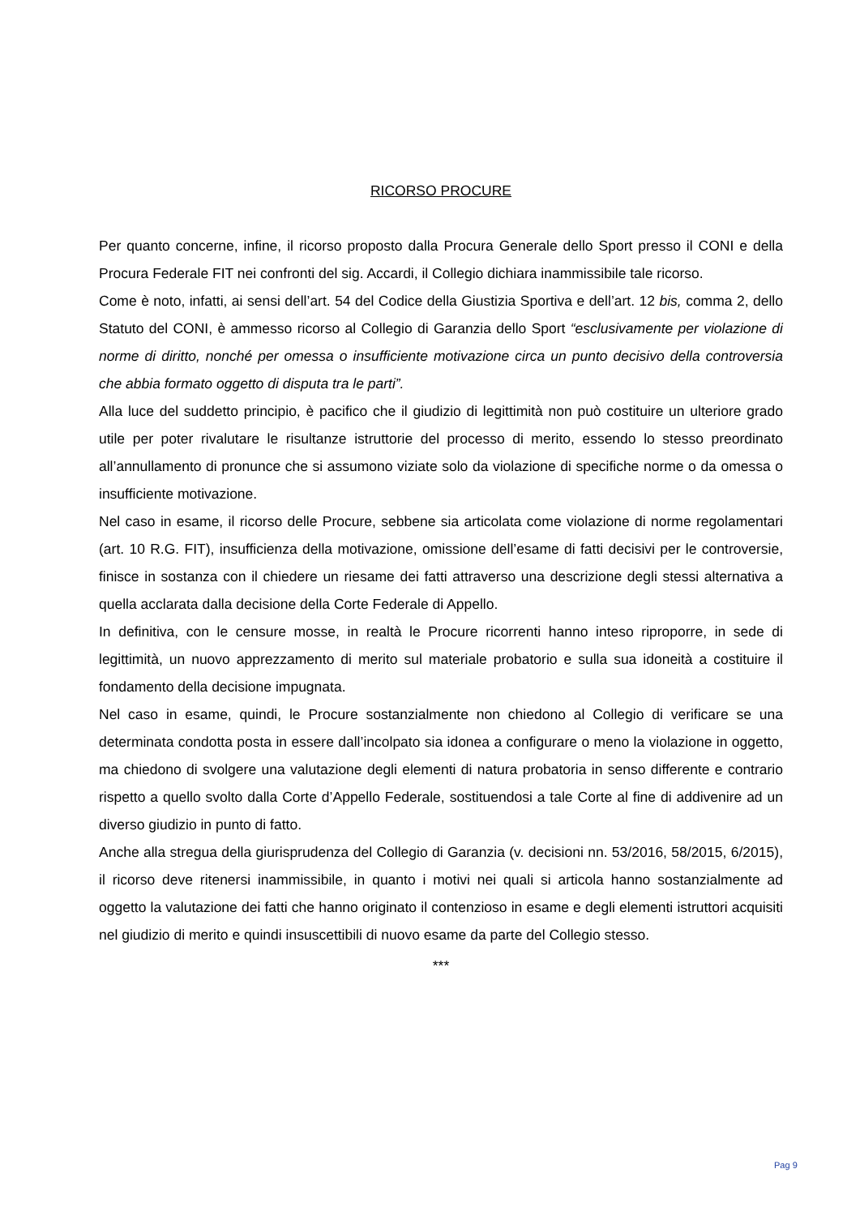RICORSO PROCURE
Per quanto concerne, infine, il ricorso proposto dalla Procura Generale dello Sport presso il CONI e della Procura Federale FIT nei confronti del sig. Accardi, il Collegio dichiara inammissibile tale ricorso.
Come è noto, infatti, ai sensi dell’art. 54 del Codice della Giustizia Sportiva e dell’art. 12 bis, comma 2, dello Statuto del CONI, è ammesso ricorso al Collegio di Garanzia dello Sport “esclusivamente per violazione di norme di diritto, nonché per omessa o insufficiente motivazione circa un punto decisivo della controversia che abbia formato oggetto di disputa tra le parti”.
Alla luce del suddetto principio, è pacifico che il giudizio di legittimità non può costituire un ulteriore grado utile per poter rivalutare le risultanze istruttorie del processo di merito, essendo lo stesso preordinato all’annullamento di pronunce che si assumono viziate solo da violazione di specifiche norme o da omessa o insufficiente motivazione.
Nel caso in esame, il ricorso delle Procure, sebbene sia articolata come violazione di norme regolamentari (art. 10 R.G. FIT), insufficienza della motivazione, omissione dell’esame di fatti decisivi per le controversie, finisce in sostanza con il chiedere un riesame dei fatti attraverso una descrizione degli stessi alternativa a quella acclarata dalla decisione della Corte Federale di Appello.
In definitiva, con le censure mosse, in realtà le Procure ricorrenti hanno inteso riproporre, in sede di legittimità, un nuovo apprezzamento di merito sul materiale probatorio e sulla sua idoneità a costituire il fondamento della decisione impugnata.
Nel caso in esame, quindi, le Procure sostanzialmente non chiedono al Collegio di verificare se una determinata condotta posta in essere dall’incolpato sia idonea a configurare o meno la violazione in oggetto, ma chiedono di svolgere una valutazione degli elementi di natura probatoria in senso differente e contrario rispetto a quello svolto dalla Corte d’Appello Federale, sostituendosi a tale Corte al fine di addivenire ad un diverso giudizio in punto di fatto.
Anche alla stregua della giurisprudenza del Collegio di Garanzia (v. decisioni nn. 53/2016, 58/2015, 6/2015), il ricorso deve ritenersi inammissibile, in quanto i motivi nei quali si articola hanno sostanzialmente ad oggetto la valutazione dei fatti che hanno originato il contenzioso in esame e degli elementi istruttori acquisiti nel giudizio di merito e quindi insuscettibili di nuovo esame da parte del Collegio stesso.
***
Pag 9